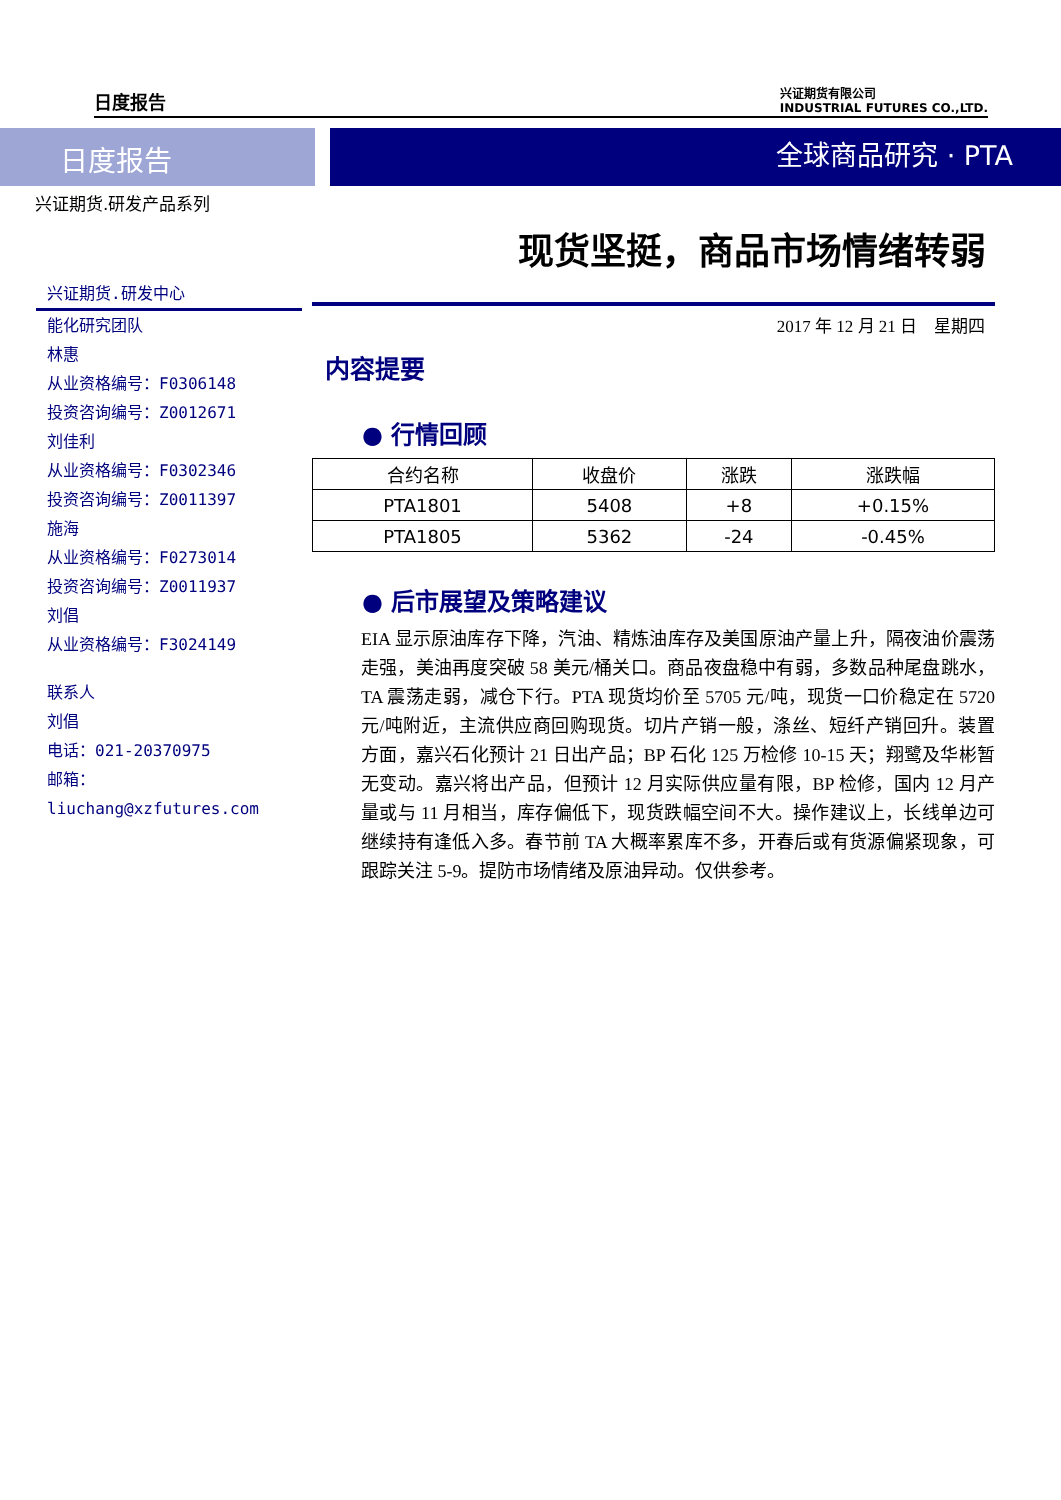日度报告 兴证期货有限公司
INDUSTRIAL FUTURES CO.,LTD.
日度报告 全球商品研究 · PTA
兴证期货.研发产品系列
现货坚挺，商品市场情绪转弱
兴证期货.研发中心
能化研究团队
林惠
从业资格编号：F0306148
投资咨询编号：Z0012671
刘佳利
从业资格编号：F0302346
投资咨询编号：Z0011397
施海
从业资格编号：F0273014
投资咨询编号：Z0011937
刘倡
从业资格编号：F3024149
联系人
刘倡
电话：021-20370975
邮箱：
liuchang@xzfutures.com
2017 年 12 月 21 日　星期四
内容提要
● 行情回顾
| 合约名称 | 收盘价 | 涨跌 | 涨跌幅 |
| --- | --- | --- | --- |
| PTA1801 | 5408 | +8 | +0.15% |
| PTA1805 | 5362 | -24 | -0.45% |
● 后市展望及策略建议
EIA 显示原油库存下降，汽油、精炼油库存及美国原油产量上升，隔夜油价震荡走强，美油再度突破 58 美元/桶关口。商品夜盘稳中有弱，多数品种尾盘跳水，TA 震荡走弱，减仓下行。PTA 现货均价至 5705 元/吨，现货一口价稳定在 5720 元/吨附近，主流供应商回购现货。切片产销一般，涤丝、短纤产销回升。装置方面，嘉兴石化预计 21 日出产品；BP 石化 125 万检修 10-15 天；翔鹭及华彬暂无变动。嘉兴将出产品，但预计 12 月实际供应量有限，BP 检修，国内 12 月产量或与 11 月相当，库存偏低下，现货跌幅空间不大。操作建议上，长线单边可继续持有逢低入多。春节前 TA 大概率累库不多，开春后或有货源偏紧现象，可跟踪关注 5-9。提防市场情绪及原油异动。仅供参考。